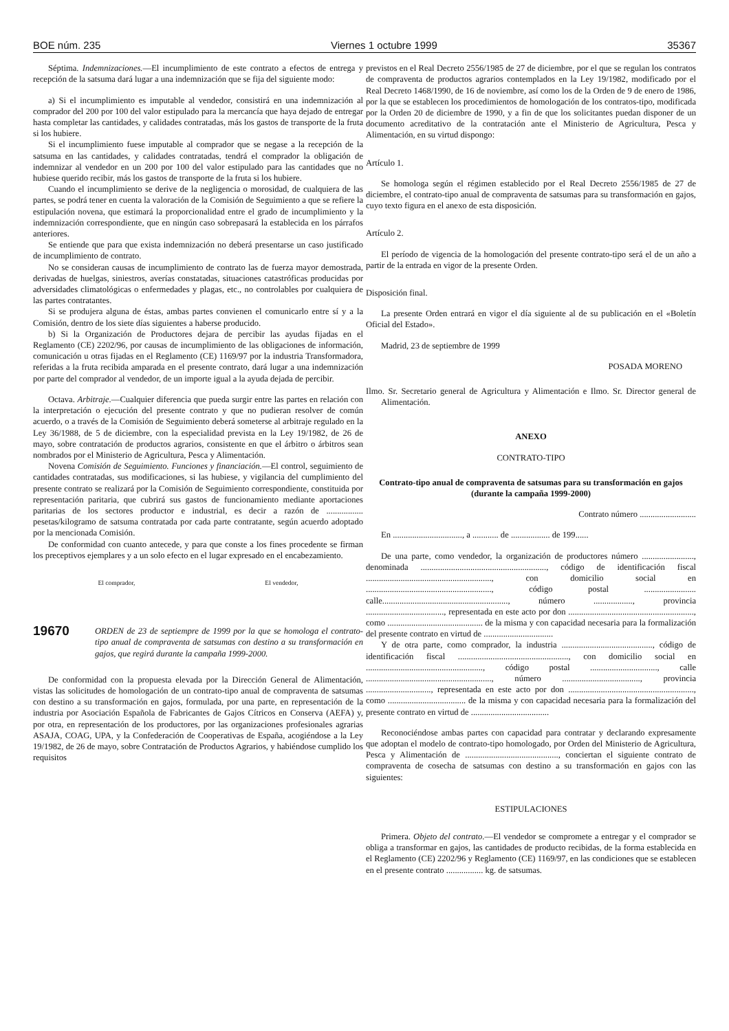BOE núm. 235 Viernes 1 octubre 1999 35367
Séptima. Indemnizaciones.—El incumplimiento de este contrato a efectos de entrega y recepción de la satsuma dará lugar a una indemnización que se fija del siguiente modo:
a) Si el incumplimiento es imputable al vendedor, consistirá en una indemnización al comprador del 200 por 100 del valor estipulado para la mercancía que haya dejado de entregar hasta completar las cantidades, y calidades contratadas, más los gastos de transporte de la fruta si los hubiere.
Si el incumplimiento fuese imputable al comprador que se negase a la recepción de la satsuma en las cantidades, y calidades contratadas, tendrá el comprador la obligación de indemnizar al vendedor en un 200 por 100 del valor estipulado para las cantidades que no hubiese querido recibir, más los gastos de transporte de la fruta si los hubiere.
Cuando el incumplimiento se derive de la negligencia o morosidad, de cualquiera de las partes, se podrá tener en cuenta la valoración de la Comisión de Seguimiento a que se refiere la estipulación novena, que estimará la proporcionalidad entre el grado de incumplimiento y la indemnización correspondiente, que en ningún caso sobrepasará la establecida en los párrafos anteriores.
Se entiende que para que exista indemnización no deberá presentarse un caso justificado de incumplimiento de contrato.
No se consideran causas de incumplimiento de contrato las de fuerza mayor demostrada, derivadas de huelgas, siniestros, averías constatadas, situaciones catastróficas producidas por adversidades climatológicas o enfermedades y plagas, etc., no controlables por cualquiera de las partes contratantes.
Si se produjera alguna de éstas, ambas partes convienen el comunicarlo entre sí y a la Comisión, dentro de los siete días siguientes a haberse producido.
b) Si la Organización de Productores dejara de percibir las ayudas fijadas en el Reglamento (CE) 2202/96, por causas de incumplimiento de las obligaciones de información, comunicación u otras fijadas en el Reglamento (CE) 1169/97 por la industria Transformadora, referidas a la fruta recibida amparada en el presente contrato, dará lugar a una indemnización por parte del comprador al vendedor, de un importe igual a la ayuda dejada de percibir.
Octava. Arbitraje.—Cualquier diferencia que pueda surgir entre las partes en relación con la interpretación o ejecución del presente contrato y que no pudieran resolver de común acuerdo, o a través de la Comisión de Seguimiento deberá someterse al arbitraje regulado en la Ley 36/1988, de 5 de diciembre, con la especialidad prevista en la Ley 19/1982, de 26 de mayo, sobre contratación de productos agrarios, consistente en que el árbitro o árbitros sean nombrados por el Ministerio de Agricultura, Pesca y Alimentación.
Novena Comisión de Seguimiento. Funciones y financiación.—El control, seguimiento de cantidades contratadas, sus modificaciones, si las hubiese, y vigilancia del cumplimiento del presente contrato se realizará por la Comisión de Seguimiento correspondiente, constituida por representación paritaria, que cubrirá sus gastos de funcionamiento mediante aportaciones paritarias de los sectores productor e industrial, es decir a razón de ................. pesetas/kilogramo de satsuma contratada por cada parte contratante, según acuerdo adoptado por la mencionada Comisión.
De conformidad con cuanto antecede, y para que conste a los fines procedente se firman los preceptivos ejemplares y a un solo efecto en el lugar expresado en el encabezamiento.
El comprador, El vendedor,
19670 ORDEN de 23 de septiempre de 1999 por la que se homologa el contrato-tipo anual de compraventa de satsumas con destino a su transformación en gajos, que regirá durante la campaña 1999-2000.
De conformidad con la propuesta elevada por la Dirección General de Alimentación, vistas las solicitudes de homologación de un contrato-tipo anual de compraventa de satsumas con destino a su transformación en gajos, formulada, por una parte, en representación de la industria por Asociación Española de Fabricantes de Gajos Cítricos en Conserva (AEFA) y, por otra, en representación de los productores, por las organizaciones profesionales agrarias ASAJA, COAG, UPA, y la Confederación de Cooperativas de España, acogiéndose a la Ley 19/1982, de 26 de mayo, sobre Contratación de Productos Agrarios, y habiéndose cumplido los requisitos
previstos en el Real Decreto 2556/1985 de 27 de diciembre, por el que se regulan los contratos de compraventa de productos agrarios contemplados en la Ley 19/1982, modificado por el Real Decreto 1468/1990, de 16 de noviembre, así como los de la Orden de 9 de enero de 1986, por la que se establecen los procedimientos de homologación de los contratos-tipo, modificada por la Orden 20 de diciembre de 1990, y a fin de que los solicitantes puedan disponer de un documento acreditativo de la contratación ante el Ministerio de Agricultura, Pesca y Alimentación, en su virtud dispongo:
Artículo 1.
Se homologa según el régimen establecido por el Real Decreto 2556/1985 de 27 de diciembre, el contrato-tipo anual de compraventa de satsumas para su transformación en gajos, cuyo texto figura en el anexo de esta disposición.
Artículo 2.
El período de vigencia de la homologación del presente contrato-tipo será el de un año a partir de la entrada en vigor de la presente Orden.
Disposición final.
La presente Orden entrará en vigor el día siguiente al de su publicación en el «Boletín Oficial del Estado».
Madrid, 23 de septiembre de 1999
POSADA MORENO
Ilmo. Sr. Secretario general de Agricultura y Alimentación e Ilmo. Sr. Director general de Alimentación.
ANEXO
CONTRATO-TIPO
Contrato-tipo anual de compraventa de satsumas para su transformación en gajos (durante la campaña 1999-2000)
Contrato número ..........................
En ................................, a ............ de .................. de 199......
De una parte, como vendedor, la organización de productores número ........................, denominada .........................................................., código de identificación fiscal .........................................................., con domicilio social en .........................................................., código postal ........................ calle.........................................................., número .................., provincia ...................................., representada en este acto por don .........................................................., como ............................................ de la misma y con capacidad necesaria para la formalización del presente contrato en virtud de ................................
Y de otra parte, como comprador, la industria .........................................., código de identificación fiscal ..................................................., con domicilio social en ......................................................, código postal ..............................., calle .........................................................., número ...................................., provincia .............................., representada en este acto por don .........................................................., como .................................... de la misma y con capacidad necesaria para la formalización del presente contrato en virtud de ....................................
Reconociéndose ambas partes con capacidad para contratar y declarando expresamente que adoptan el modelo de contrato-tipo homologado, por Orden del Ministerio de Agricultura, Pesca y Alimentación de ..........................................., conciertan el siguiente contrato de compraventa de cosecha de satsumas con destino a su transformación en gajos con las siguientes:
ESTIPULACIONES
Primera. Objeto del contrato.—El vendedor se compromete a entregar y el comprador se obliga a transformar en gajos, las cantidades de producto recibidas, de la forma establecida en el Reglamento (CE) 2202/96 y Reglamento (CE) 1169/97, en las condiciones que se establecen en el presente contrato ................. kg. de satsumas.